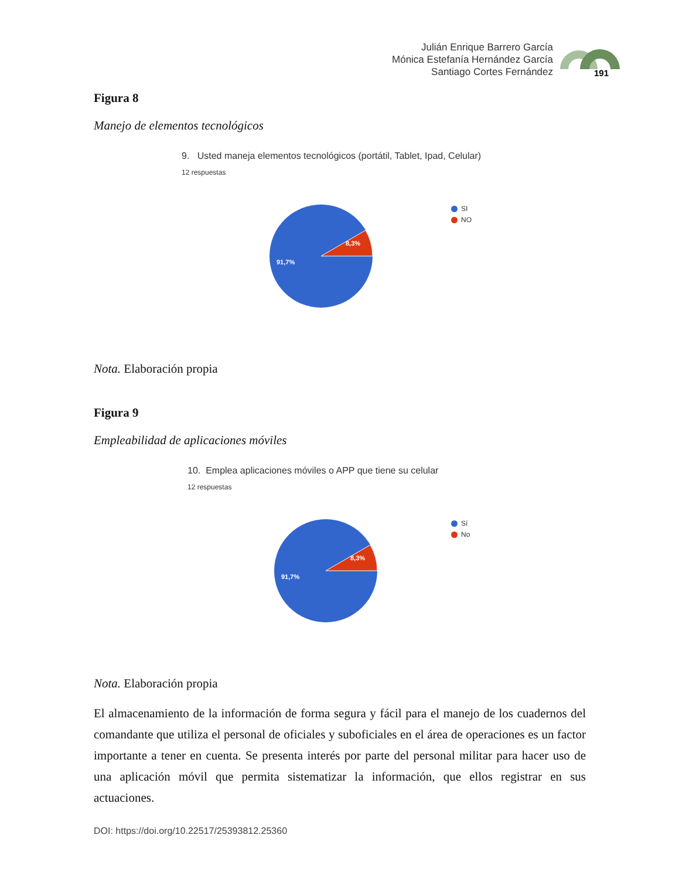Julián Enrique Barrero García
Mónica Estefanía Hernández García
Santiago Cortes Fernández
191
Figura 8
Manejo de elementos tecnológicos
9. Usted maneja elementos tecnológicos (portátil, Tablet, Ipad, Celular)
12 respuestas
8,3%
91,7%
SI
NO
Nota. Elaboración propia
Figura 9
Empleabilidad de aplicaciones móviles
10. Emplea aplicaciones móviles o APP que tiene su celular
12 respuestas
8,3%
91,7%
Sí
No
Nota. Elaboración propia
El almacenamiento de la información de forma segura y fácil para el manejo de los cuadernos del comandante que utiliza el personal de oficiales y suboficiales en el área de operaciones es un factor importante a tener en cuenta. Se presenta interés por parte del personal militar para hacer uso de una aplicación móvil que permita sistematizar la información, que ellos registrar en sus actuaciones.
DOI: https://doi.org/10.22517/25393812.25360